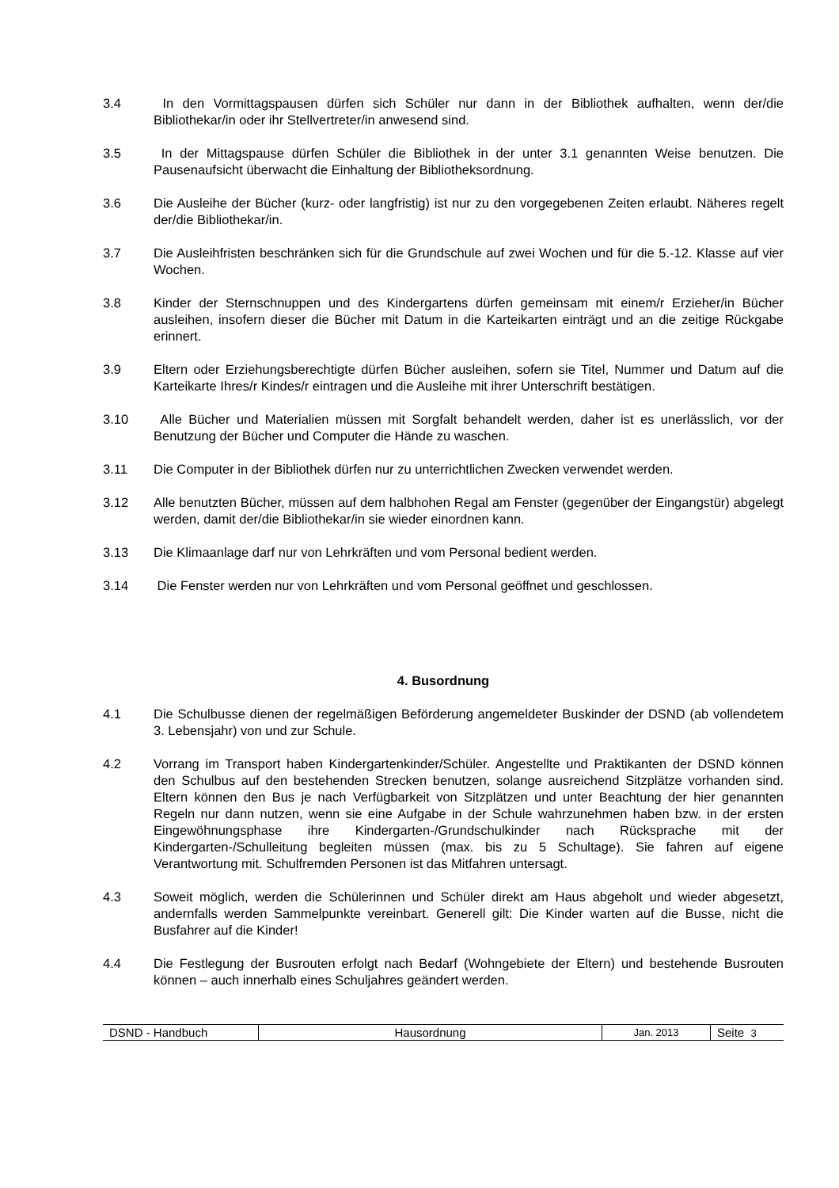3.4 In den Vormittagspausen dürfen sich Schüler nur dann in der Bibliothek aufhalten, wenn der/die Bibliothekar/in oder ihr Stellvertreter/in anwesend sind.
3.5 In der Mittagspause dürfen Schüler die Bibliothek in der unter 3.1 genannten Weise benutzen. Die Pausenaufsicht überwacht die Einhaltung der Bibliotheksordnung.
3.6 Die Ausleihe der Bücher (kurz- oder langfristig) ist nur zu den vorgegebenen Zeiten erlaubt. Näheres regelt der/die Bibliothekar/in.
3.7 Die Ausleihfristen beschränken sich für die Grundschule auf zwei Wochen und für die 5.-12. Klasse auf vier Wochen.
3.8 Kinder der Sternschnuppen und des Kindergartens dürfen gemeinsam mit einem/r Erzieher/in Bücher ausleihen, insofern dieser die Bücher mit Datum in die Karteikarten einträgt und an die zeitige Rückgabe erinnert.
3.9 Eltern oder Erziehungsberechtigte dürfen Bücher ausleihen, sofern sie Titel, Nummer und Datum auf die Karteikarte Ihres/r Kindes/r eintragen und die Ausleihe mit ihrer Unterschrift bestätigen.
3.10 Alle Bücher und Materialien müssen mit Sorgfalt behandelt werden, daher ist es unerlässlich, vor der Benutzung der Bücher und Computer die Hände zu waschen.
3.11 Die Computer in der Bibliothek dürfen nur zu unterrichtlichen Zwecken verwendet werden.
3.12 Alle benutzten Bücher, müssen auf dem halbhohen Regal am Fenster (gegenüber der Eingangstür) abgelegt werden, damit der/die Bibliothekar/in sie wieder einordnen kann.
3.13 Die Klimaanlage darf nur von Lehrkräften und vom Personal bedient werden.
3.14 Die Fenster werden nur von Lehrkräften und vom Personal geöffnet und geschlossen.
4. Busordnung
4.1 Die Schulbusse dienen der regelmäßigen Beförderung angemeldeter Buskinder der DSND (ab vollendetem 3. Lebensjahr) von und zur Schule.
4.2 Vorrang im Transport haben Kindergartenkinder/Schüler. Angestellte und Praktikanten der DSND können den Schulbus auf den bestehenden Strecken benutzen, solange ausreichend Sitzplätze vorhanden sind. Eltern können den Bus je nach Verfügbarkeit von Sitzplätzen und unter Beachtung der hier genannten Regeln nur dann nutzen, wenn sie eine Aufgabe in der Schule wahrzunehmen haben bzw. in der ersten Eingewöhnungsphase ihre Kindergarten-/Grundschulkinder nach Rücksprache mit der Kindergarten-/Schulleitung begleiten müssen (max. bis zu 5 Schultage). Sie fahren auf eigene Verantwortung mit. Schulfremden Personen ist das Mitfahren untersagt.
4.3 Soweit möglich, werden die Schülerinnen und Schüler direkt am Haus abgeholt und wieder abgesetzt, andernfalls werden Sammelpunkte vereinbart. Generell gilt: Die Kinder warten auf die Busse, nicht die Busfahrer auf die Kinder!
4.4 Die Festlegung der Busrouten erfolgt nach Bedarf (Wohngebiete der Eltern) und bestehende Busrouten können – auch innerhalb eines Schuljahres geändert werden.
| DSND - Handbuch | Hausordnung | Jan. 2013 | Seite 3 |